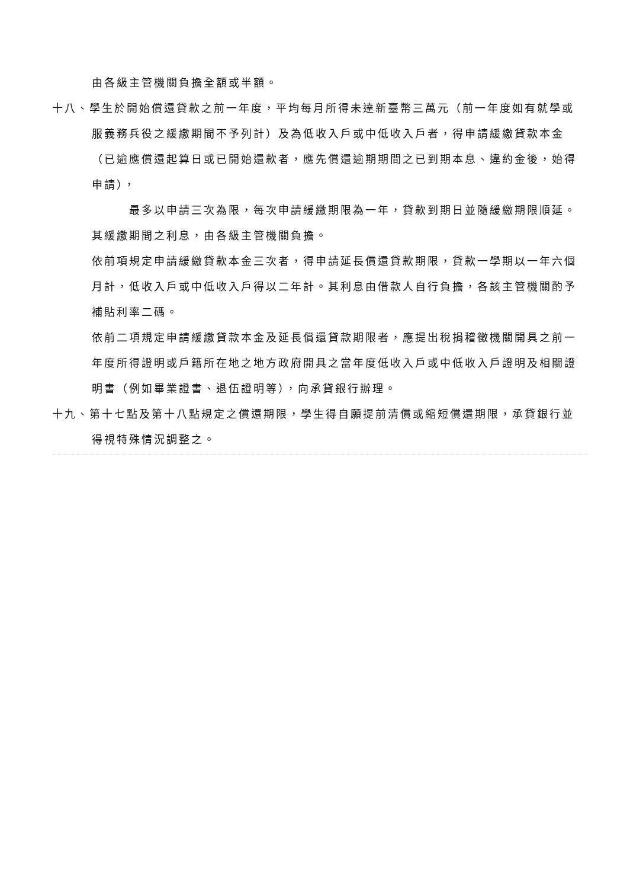由各級主管機關負擔全額或半額。
十八、學生於開始償還貸款之前一年度，平均每月所得未達新臺幣三萬元（前一年度如有就學或服義務兵役之緩繳期間不予列計）及為低收入戶或中低收入戶者，得申請緩繳貸款本金（已逾應償還起算日或已開始還款者，應先償還逾期期間之已到期本息、違約金後，始得申請），
最多以申請三次為限，每次申請緩繳期限為一年，貸款到期日並隨緩繳期限順延。其緩繳期間之利息，由各級主管機關負擔。
依前項規定申請緩繳貸款本金三次者，得申請延長償還貸款期限，貸款一學期以一年六個月計，低收入戶或中低收入戶得以二年計。其利息由借款人自行負擔，各該主管機關酌予補貼利率二碼。
依前二項規定申請緩繳貸款本金及延長償還貸款期限者，應提出稅捐稽徵機關開具之前一年度所得證明或戶籍所在地之地方政府開具之當年度低收入戶或中低收入戶證明及相關證明書（例如畢業證書、退伍證明等），向承貸銀行辦理。
十九、第十七點及第十八點規定之償還期限，學生得自願提前清償或縮短償還期限，承貸銀行並得視特殊情況調整之。